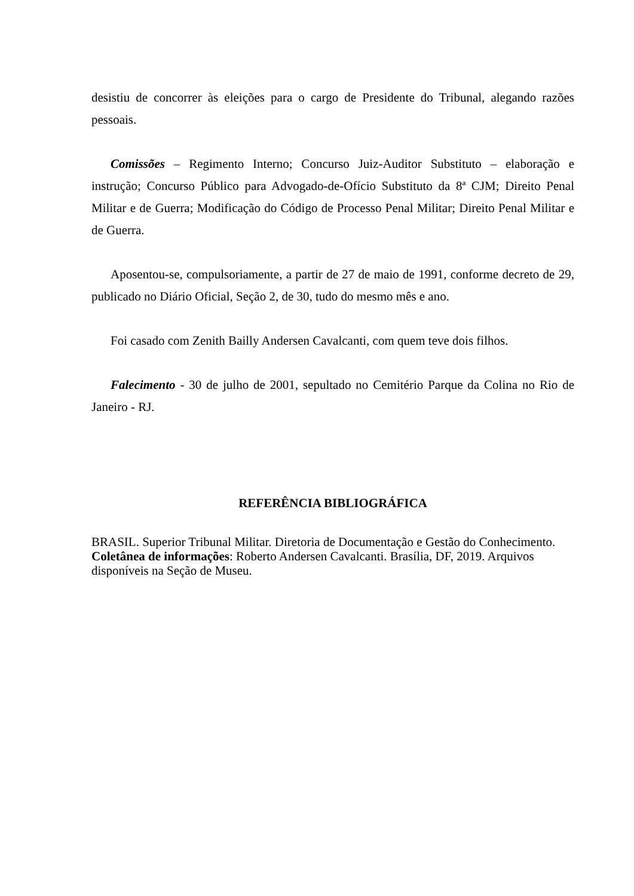desistiu de concorrer às eleições para o cargo de Presidente do Tribunal, alegando razões pessoais.
Comissões – Regimento Interno; Concurso Juiz-Auditor Substituto – elaboração e instrução; Concurso Público para Advogado-de-Ofício Substituto da 8ª CJM; Direito Penal Militar e de Guerra; Modificação do Código de Processo Penal Militar; Direito Penal Militar e de Guerra.
Aposentou-se, compulsoriamente, a partir de 27 de maio de 1991, conforme decreto de 29, publicado no Diário Oficial, Seção 2, de 30, tudo do mesmo mês e ano.
Foi casado com Zenith Bailly Andersen Cavalcanti, com quem teve dois filhos.
Falecimento - 30 de julho de 2001, sepultado no Cemitério Parque da Colina no Rio de Janeiro - RJ.
REFERÊNCIA BIBLIOGRÁFICA
BRASIL. Superior Tribunal Militar. Diretoria de Documentação e Gestão do Conhecimento. Coletânea de informações: Roberto Andersen Cavalcanti. Brasília, DF, 2019. Arquivos disponíveis na Seção de Museu.